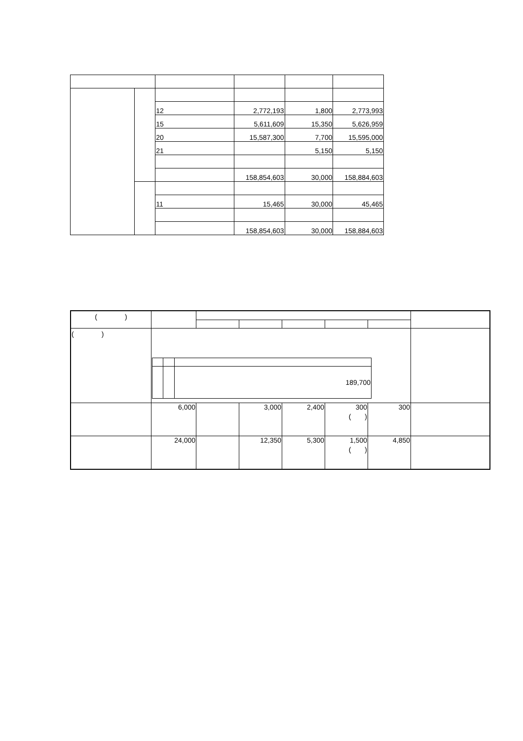| | | 12 | 2,772,193 | 1,800 | 2,773,993 |
| | | 15 | 5,611,609 | 15,350 | 5,626,959 |
| | | 20 | 15,587,300 | 7,700 | 15,595,000 |
| | | 21 | | 5,150 | 5,150 |
| | | | 158,854,603 | 30,000 | 158,884,603 |
| | | 11 | 15,465 | 30,000 | 45,465 |
| | | | 158,854,603 | 30,000 | 158,884,603 |
| ( ) | | | | | | | |
| --- | --- | --- | --- | --- | --- | --- | --- |
| ( ) | / / / 189,700 / | | | | | | |
| | 6,000 | | 3,000 | 2,400 | 300 ( ) | 300 | |
| | 24,000 | | 12,350 | 5,300 | 1,500 ( ) | 4,850 | |